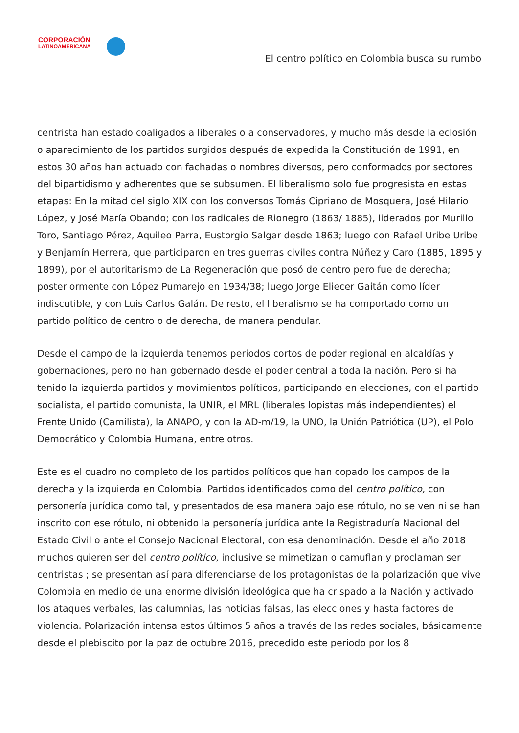CORPORACIÓN
LATINOAMERICANA
El centro político en Colombia busca su rumbo
centrista han estado coaligados a liberales o a conservadores, y mucho más desde la eclosión o aparecimiento de los partidos surgidos después de expedida la Constitución de 1991, en estos 30 años han actuado con fachadas o nombres diversos, pero conformados por sectores del bipartidismo y adherentes que se subsumen. El liberalismo solo fue progresista en estas etapas: En la mitad del siglo XIX con los conversos Tomás Cipriano de Mosquera, José Hilario López, y José María Obando; con los radicales de Rionegro (1863/ 1885), liderados por Murillo Toro, Santiago Pérez, Aquileo Parra, Eustorgio Salgar desde 1863; luego con Rafael Uribe Uribe y Benjamín Herrera, que participaron en tres guerras civiles contra Núñez y Caro (1885, 1895 y 1899), por el autoritarismo de La Regeneración que posó de centro pero fue de derecha; posteriormente con López Pumarejo en 1934/38; luego Jorge Eliecer Gaitán como líder indiscutible, y con Luis Carlos Galán. De resto, el liberalismo se ha comportado como un partido político de centro o de derecha, de manera pendular.
Desde el campo de la izquierda tenemos periodos cortos de poder regional en alcaldías y gobernaciones, pero no han gobernado desde el poder central a toda la nación. Pero si ha tenido la izquierda partidos y movimientos políticos, participando en elecciones, con el partido socialista, el partido comunista, la UNIR, el MRL (liberales lopistas más independientes) el Frente Unido (Camilista), la ANAPO, y con la AD-m/19, la UNO, la Unión Patriótica (UP), el Polo Democrático y Colombia Humana, entre otros.
Este es el cuadro no completo de los partidos políticos que han copado los campos de la derecha y la izquierda en Colombia. Partidos identificados como del centro político, con personería jurídica como tal, y presentados de esa manera bajo ese rótulo, no se ven ni se han inscrito con ese rótulo, ni obtenido la personería jurídica ante la Registraduría Nacional del Estado Civil o ante el Consejo Nacional Electoral, con esa denominación. Desde el año 2018 muchos quieren ser del centro político, inclusive se mimetizan o camuflan y proclaman ser centristas ; se presentan así para diferenciarse de los protagonistas de la polarización que vive Colombia en medio de una enorme división ideológica que ha crispado a la Nación y activado los ataques verbales, las calumnias, las noticias falsas, las elecciones y hasta factores de violencia. Polarización intensa estos últimos 5 años a través de las redes sociales, básicamente desde el plebiscito por la paz de octubre 2016, precedido este periodo por los 8